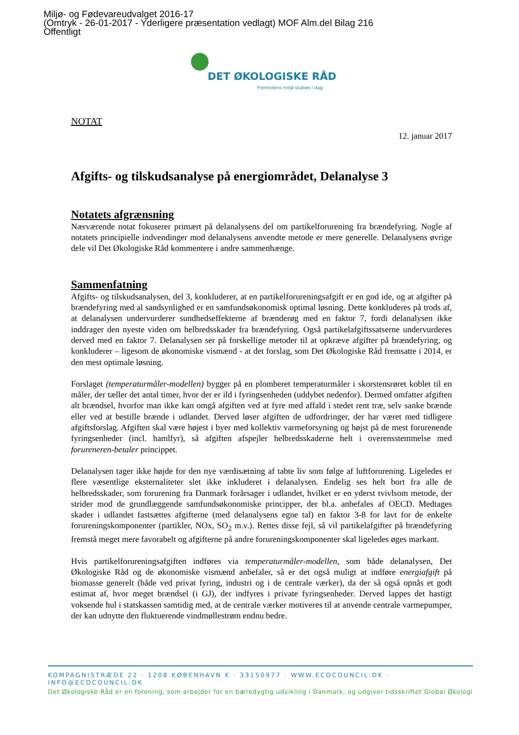Miljø- og Fødevareudvalget 2016-17
(Omtryk - 26-01-2017 - Yderligere præsentation vedlagt) MOF Alm.del Bilag 216
Offentligt
DET ØKOLOGISKE RÅD
Fremtidens miljø skabes i dag
NOTAT
12. januar 2017
Afgifts- og tilskudsanalyse på energiområdet, Delanalyse 3
Notatets afgrænsning
Nærværende notat fokuserer primært på delanalysens del om partikelforurening fra brændefyring. Nogle af notatets principielle indvendinger mod delanalysens anvendte metode er mere generelle. Delanalysens øvrige dele vil Det Økologiske Råd kommentere i andre sammenhænge.
Sammenfatning
Afgifts- og tilskudsanalysen, del 3, konkluderer, at en partikelforureningsafgift er en god ide, og at afgifter på brændefyring med al sandsynlighed er en samfundsøkonomisk optimal løsning. Dette konkluderes på trods af, at delanalysen undervurderer sundhedseffekterne af brænderøg med en faktor 7, fordi delanalysen ikke inddrager den nyeste viden om helbredsskader fra brændefyring. Også partikelafgiftssatserne undervurderes derved med en faktor 7. Delanalysen ser på forskellige metoder til at opkræve afgifter på brændefyring, og konkluderer – ligesom de økonomiske vismænd - at det forslag, som Det Økologiske Råd fremsatte i 2014, er den mest optimale løsning.
Forslaget (temperaturmåler-modellen) bygger på en plomberet temperaturmåler i skorstensrøret koblet til en måler, der tæller det antal timer, hvor der er ild i fyringsenheden (uddybet nedenfor). Dermed omfatter afgiften alt brændsel, hvorfor man ikke kan omgå afgiften ved at fyre med affald i stedet rent træ, selv sanke brænde eller ved at bestille brænde i udlandet. Derved løser afgiften de udfordringer, der har været med tidligere afgiftsforslag. Afgiften skal være højest i byer med kollektiv varmeforsyning og højst på de mest forurenende fyringsenheder (incl. hamlfyr), så afgiften afspejler helbredsskaderne helt i overensstemmelse med forureneren-betaler princippet.
Delanalysen tager ikke højde for den nye værdisætning af tabte liv som følge af luftforurening. Ligeledes er flere væsentlige eksternaliteter slet ikke inkluderet i delanalysen. Endelig ses helt bort fra alle de helbredsskader, som forurening fra Danmark forårsager i udlandet, hvilket er en yderst tvivlsom metode, der strider mod de grundlæggende samfundsøkonomiske principper, der bl.a. anbefales af OECD. Medtages skader i udlandet fastsættes afgifterne (med delanalysens egne tal) en faktor 3-8 for lavt for de enkelte forureningskomponenter (partikler, NOx, SO<sub>2</sub> m.v.). Rettes disse fejl, så vil partikelafgifter på brændefyring fremstå meget mere favorabelt og afgifterne på andre forureningskomponenter skal ligeledes øges markant.
Hvis partikelforureningsafgiften indføres via temperaturmåler-modellen, som både delanalysen, Det Økologiske Råd og de økonomiske vismænd anbefaler, så er det også muligt at indføre energiafgift på biomasse generelt (både ved privat fyring, industri og i de centrale værker), da der så også opnås et godt estimat af, hvor meget brændsel (i GJ), der indfyres i private fyringsenheder. Derved lappes det hastigt voksende hul i statskassen samtidig med, at de centrale værker motiveres til at anvende centrale varmepumper, der kan udnytte den fluktuerende vindmøllestrøm endnu bedre.
KOMPAGNISTRÆDE 22 · 1208 KØBENHAVN K · 33150977 · WWW.ECOCOUNCIL:DK · INFO@ECOCOUNCIL:DK
Det Økologiske Råd er en forening, som arbejder for en bæredygtig udvikling i Danmark, og udgiver tidsskriftet Global Økologi